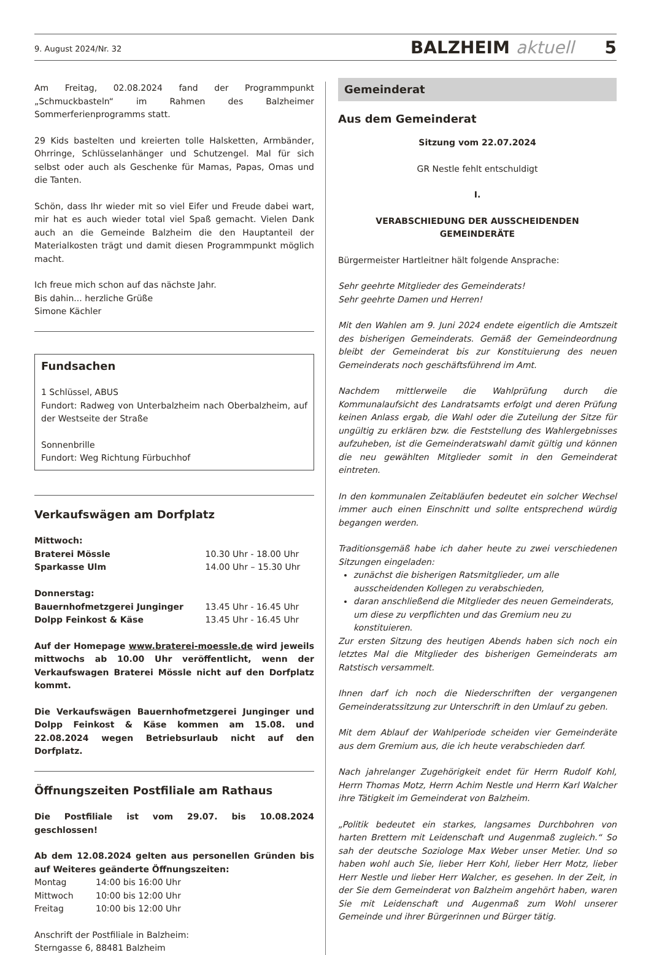9. August 2024/Nr. 32 BALZHEIM aktuell 5
Am Freitag, 02.08.2024 fand der Programmpunkt „Schmuckbasteln“ im Rahmen des Balzheimer Sommerferienprogramms statt.
29 Kids bastelten und kreierten tolle Halsketten, Armbänder, Ohrringe, Schlüsselanhänger und Schutzengel. Mal für sich selbst oder auch als Geschenke für Mamas, Papas, Omas und die Tanten.
Schön, dass Ihr wieder mit so viel Eifer und Freude dabei wart, mir hat es auch wieder total viel Spaß gemacht. Vielen Dank auch an die Gemeinde Balzheim die den Hauptanteil der Materialkosten trägt und damit diesen Programmpunkt möglich macht.
Ich freue mich schon auf das nächste Jahr.
Bis dahin... herzliche Grüße
Simone Kächler
Fundsachen
1 Schlüssel, ABUS
Fundort: Radweg von Unterbalzheim nach Oberbalzheim, auf der Westseite der Straße
Sonnenbrille
Fundort: Weg Richtung Fürbuchhof
Verkaufswägen am Dorfplatz
| Mittwoch: | |
| Braterei Mössle | 10.30 Uhr - 18.00 Uhr |
| Sparkasse Ulm | 14.00 Uhr – 15.30 Uhr |
| Donnerstag: | |
| Bauernhofmetzgerei Junginger | 13.45 Uhr - 16.45 Uhr |
| Dolpp Feinkost & Käse | 13.45 Uhr - 16.45 Uhr |
Auf der Homepage www.braterei-moessle.de wird jeweils mittwochs ab 10.00 Uhr veröffentlicht, wenn der Verkaufswagen Braterei Mössle nicht auf den Dorfplatz kommt.
Die Verkaufswägen Bauernhofmetzgerei Junginger und Dolpp Feinkost & Käse kommen am 15.08. und 22.08.2024 wegen Betriebsurlaub nicht auf den Dorfplatz.
Öffnungszeiten Postfiliale am Rathaus
Die Postfiliale ist vom 29.07. bis 10.08.2024 geschlossen!
Ab dem 12.08.2024 gelten aus personellen Gründen bis auf Weiteres geänderte Öffnungszeiten:
| Montag | 14:00 bis 16:00 Uhr |
| Mittwoch | 10:00 bis 12:00 Uhr |
| Freitag | 10:00 bis 12:00 Uhr |
Anschrift der Postfiliale in Balzheim:
Sterngasse 6, 88481 Balzheim
Gemeinderat
Aus dem Gemeinderat
Sitzung vom 22.07.2024
GR Nestle fehlt entschuldigt
I.
VERABSCHIEDUNG DER AUSSCHEIDENDEN GEMEINDERÄTE
Bürgermeister Hartleitner hält folgende Ansprache:
Sehr geehrte Mitglieder des Gemeinderats!
Sehr geehrte Damen und Herren!
Mit den Wahlen am 9. Juni 2024 endete eigentlich die Amtszeit des bisherigen Gemeinderats. Gemäß der Gemeindeordnung bleibt der Gemeinderat bis zur Konstituierung des neuen Gemeinderats noch geschäftsführend im Amt.
Nachdem mittlerweile die Wahlprüfung durch die Kommunalaufsicht des Landratsamts erfolgt und deren Prüfung keinen Anlass ergab, die Wahl oder die Zuteilung der Sitze für ungültig zu erklären bzw. die Feststellung des Wahlergebnisses aufzuheben, ist die Gemeinderatswahl damit gültig und können die neu gewählten Mitglieder somit in den Gemeinderat eintreten.
In den kommunalen Zeitabläufen bedeutet ein solcher Wechsel immer auch einen Einschnitt und sollte entsprechend würdig begangen werden.
Traditionsgemäß habe ich daher heute zu zwei verschiedenen Sitzungen eingeladen:
zunächst die bisherigen Ratsmitglieder, um alle ausscheidenden Kollegen zu verabschieden,
daran anschließend die Mitglieder des neuen Gemeinderats, um diese zu verpflichten und das Gremium neu zu konstituieren.
Zur ersten Sitzung des heutigen Abends haben sich noch ein letztes Mal die Mitglieder des bisherigen Gemeinderats am Ratstisch versammelt.
Ihnen darf ich noch die Niederschriften der vergangenen Gemeinderatssitzung zur Unterschrift in den Umlauf zu geben.
Mit dem Ablauf der Wahlperiode scheiden vier Gemeinderäte aus dem Gremium aus, die ich heute verabschieden darf.
Nach jahrelanger Zugehörigkeit endet für Herrn Rudolf Kohl, Herrn Thomas Motz, Herrn Achim Nestle und Herrn Karl Walcher ihre Tätigkeit im Gemeinderat von Balzheim.
„Politik bedeutet ein starkes, langsames Durchbohren von harten Brettern mit Leidenschaft und Augenmaß zugleich.“ So sah der deutsche Soziologe Max Weber unser Metier. Und so haben wohl auch Sie, lieber Herr Kohl, lieber Herr Motz, lieber Herr Nestle und lieber Herr Walcher, es gesehen. In der Zeit, in der Sie dem Gemeinderat von Balzheim angehört haben, waren Sie mit Leidenschaft und Augenmaß zum Wohl unserer Gemeinde und ihrer Bürgerinnen und Bürger tätig.